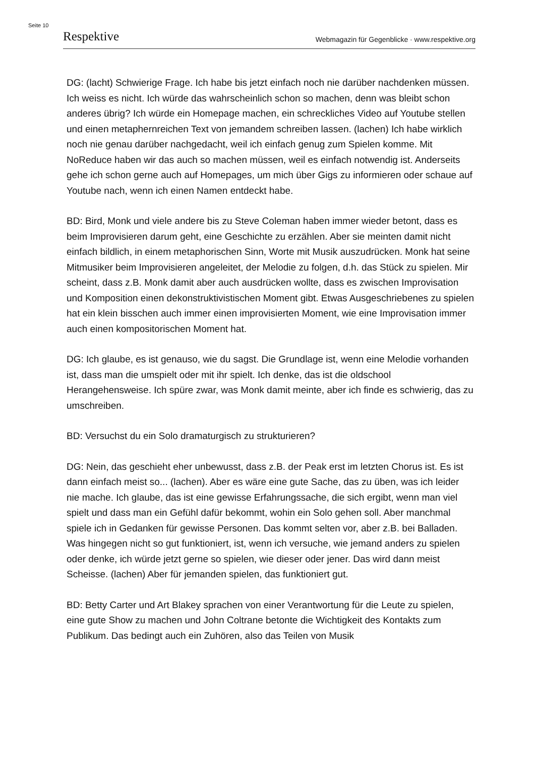Seite 10
Respektive Webmagazin für Gegenblicke · www.respektive.org
DG: (lacht) Schwierige Frage. Ich habe bis jetzt einfach noch nie darüber nachdenken müssen. Ich weiss es nicht. Ich würde das wahrscheinlich schon so machen, denn was bleibt schon anderes übrig? Ich würde ein Homepage machen, ein schreckliches Video auf Youtube stellen und einen metaphernreichen Text von jemandem schreiben lassen. (lachen) Ich habe wirklich noch nie genau darüber nachgedacht, weil ich einfach genug zum Spielen komme. Mit NoReduce haben wir das auch so machen müssen, weil es einfach notwendig ist. Anderseits gehe ich schon gerne auch auf Homepages, um mich über Gigs zu informieren oder schaue auf Youtube nach, wenn ich einen Namen entdeckt habe.
BD: Bird, Monk und viele andere bis zu Steve Coleman haben immer wieder betont, dass es beim Improvisieren darum geht, eine Geschichte zu erzählen. Aber sie meinten damit nicht einfach bildlich, in einem metaphorischen Sinn, Worte mit Musik auszudrücken. Monk hat seine Mitmusiker beim Improvisieren angeleitet, der Melodie zu folgen, d.h. das Stück zu spielen. Mir scheint, dass z.B. Monk damit aber auch ausdrücken wollte, dass es zwischen Improvisation und Komposition einen dekonstruktivistischen Moment gibt. Etwas Ausgeschriebenes zu spielen hat ein klein bisschen auch immer einen improvisierten Moment, wie eine Improvisation immer auch einen kompositorischen Moment hat.
DG: Ich glaube, es ist genauso, wie du sagst. Die Grundlage ist, wenn eine Melodie vorhanden ist, dass man die umspielt oder mit ihr spielt. Ich denke, das ist die oldschool Herangehensweise. Ich spüre zwar, was Monk damit meinte, aber ich finde es schwierig, das zu umschreiben.
BD: Versuchst du ein Solo dramaturgisch zu strukturieren?
DG: Nein, das geschieht eher unbewusst, dass z.B. der Peak erst im letzten Chorus ist. Es ist dann einfach meist so... (lachen). Aber es wäre eine gute Sache, das zu üben, was ich leider nie mache. Ich glaube, das ist eine gewisse Erfahrungssache, die sich ergibt, wenn man viel spielt und dass man ein Gefühl dafür bekommt, wohin ein Solo gehen soll. Aber manchmal spiele ich in Gedanken für gewisse Personen. Das kommt selten vor, aber z.B. bei Balladen. Was hingegen nicht so gut funktioniert, ist, wenn ich versuche, wie jemand anders zu spielen oder denke, ich würde jetzt gerne so spielen, wie dieser oder jener. Das wird dann meist Scheisse. (lachen) Aber für jemanden spielen, das funktioniert gut.
BD: Betty Carter und Art Blakey sprachen von einer Verantwortung für die Leute zu spielen, eine gute Show zu machen und John Coltrane betonte die Wichtigkeit des Kontakts zum Publikum. Das bedingt auch ein Zuhören, also das Teilen von Musik